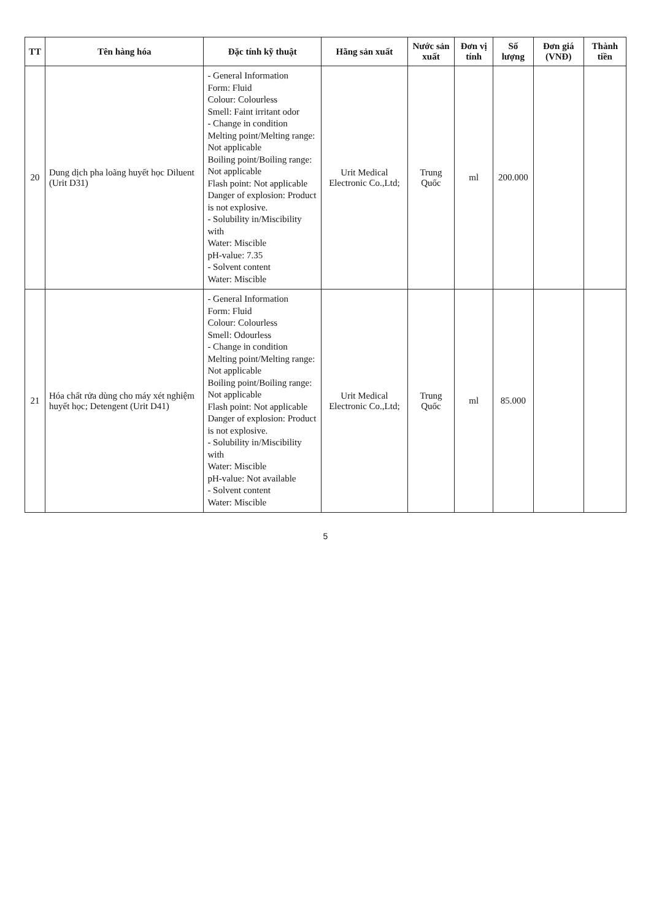| TT | Tên hàng hóa | Đặc tính kỹ thuật | Hãng sản xuất | Nước sản xuất | Đơn vị tính | Số lượng | Đơn giá (VNĐ) | Thành tiền |
| --- | --- | --- | --- | --- | --- | --- | --- | --- |
| 20 | Dung dịch pha loãng huyết học Diluent (Urit D31) | - General Information Form: Fluid Colour: Colourless Smell: Faint irritant odor - Change in condition Melting point/Melting range: Not applicable Boiling point/Boiling range: Not applicable Flash point: Not applicable Danger of explosion: Product is not explosive. - Solubility in/Miscibility with Water: Miscible pH-value: 7.35 - Solvent content Water: Miscible | Urit Medical Electronic Co.,Ltd; | Trung Quốc | ml | 200.000 | | |
| 21 | Hóa chất rửa dùng cho máy xét nghiệm huyết học; Detengent (Urit D41) | - General Information Form: Fluid Colour: Colourless Smell: Odourless - Change in condition Melting point/Melting range: Not applicable Boiling point/Boiling range: Not applicable Flash point: Not applicable Danger of explosion: Product is not explosive. - Solubility in/Miscibility with Water: Miscible pH-value: Not available - Solvent content Water: Miscible | Urit Medical Electronic Co.,Ltd; | Trung Quốc | ml | 85.000 | | |
5